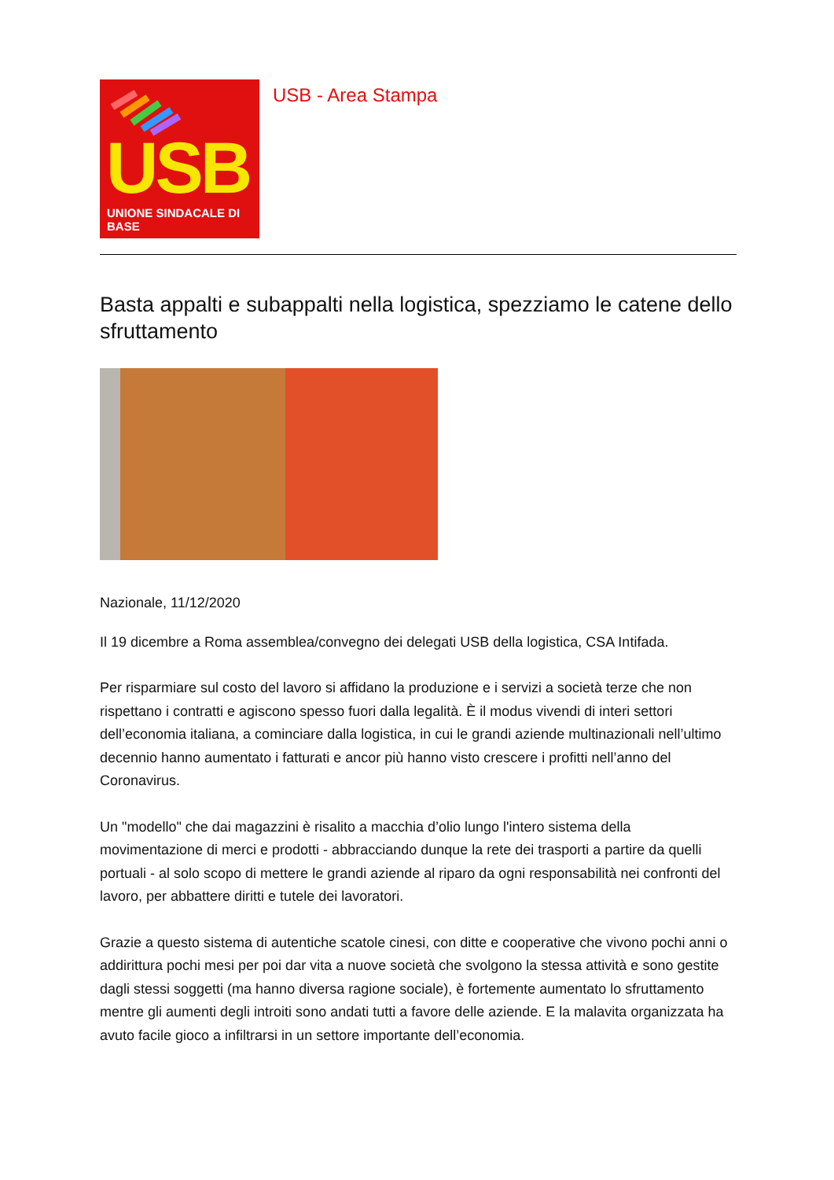USB
UNIONE SINDACALE DI BASE
USB - Area Stampa
Basta appalti e subappalti nella logistica, spezziamo le catene dello sfruttamento
Nazionale, 11/12/2020
Il 19 dicembre a Roma assemblea/convegno dei delegati USB della logistica, CSA Intifada.
Per risparmiare sul costo del lavoro si affidano la produzione e i servizi a società terze che non rispettano i contratti e agiscono spesso fuori dalla legalità. È il modus vivendi di interi settori dell’economia italiana, a cominciare dalla logistica, in cui le grandi aziende multinazionali nell’ultimo decennio hanno aumentato i fatturati e ancor più hanno visto crescere i profitti nell’anno del Coronavirus.
Un "modello" che dai magazzini è risalito a macchia d’olio lungo l'intero sistema della movimentazione di merci e prodotti - abbracciando dunque la rete dei trasporti a partire da quelli portuali - al solo scopo di mettere le grandi aziende al riparo da ogni responsabilità nei confronti del lavoro, per abbattere diritti e tutele dei lavoratori.
Grazie a questo sistema di autentiche scatole cinesi, con ditte e cooperative che vivono pochi anni o addirittura pochi mesi per poi dar vita a nuove società che svolgono la stessa attività e sono gestite dagli stessi soggetti (ma hanno diversa ragione sociale), è fortemente aumentato lo sfruttamento mentre gli aumenti degli introiti sono andati tutti a favore delle aziende. E la malavita organizzata ha avuto facile gioco a infiltrarsi in un settore importante dell’economia.